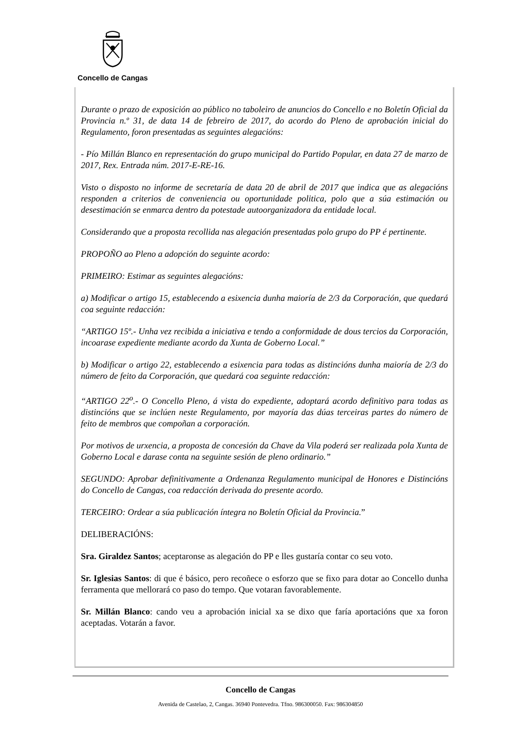Concello de Cangas
Durante o prazo de exposición ao público no taboleiro de anuncios do Concello e no Boletín Oficial da Provincia n.º 31, de data 14 de febreiro de 2017, do acordo do Pleno de aprobación inicial do Regulamento, foron presentadas as seguintes alegacións:
- Pío Millán Blanco en representación do grupo municipal do Partido Popular, en data 27 de marzo de 2017, Rex. Entrada núm. 2017-E-RE-16.
Visto o disposto no informe de secretaría de data 20 de abril de 2017 que indica que as alegacións responden a criterios de conveniencia ou oportunidade politica, polo que a súa estimación ou desestimación se enmarca dentro da potestade autoorganizadora da entidade local.
Considerando que a proposta recollida nas alegación presentadas polo grupo do PP é pertinente.
PROPOÑO ao Pleno a adopción do seguinte acordo:
PRIMEIRO: Estimar as seguintes alegacións:
a) Modificar o artigo 15, establecendo a esixencia dunha maioría de 2/3 da Corporación, que quedará coa seguinte redacción:
“ARTIGO 15º.- Unha vez recibida a iniciativa e tendo a conformidade de dous tercios da Corporación, incoarase expediente mediante acordo da Xunta de Goberno Local.”
b) Modificar o artigo 22, establecendo a esixencia para todas as distincións dunha maioría de 2/3 do número de feito da Corporación, que quedará coa seguinte redacción:
“ARTIGO 22<sup>o</sup>.- O Concello Pleno, á vista do expediente, adoptará acordo definitivo para todas as distincións que se inclúen neste Regulamento, por mayoría das dúas terceiras partes do número de feito de membros que compoñan a corporación.
Por motivos de urxencia, a proposta de concesión da Chave da Vila poderá ser realizada pola Xunta de Goberno Local e darase conta na seguinte sesión de pleno ordinario.”
SEGUNDO: Aprobar definitivamente a Ordenanza Regulamento municipal de Honores e Distincións do Concello de Cangas, coa redacción derivada do presente acordo.
TERCEIRO: Ordear a súa publicación íntegra no Boletín Oficial da Provincia.”
DELIBERACIÓNS:
Sra. Giraldez Santos; aceptaronse as alegación do PP e lles gustaría contar co seu voto.
Sr. Iglesias Santos: di que é básico, pero recoñece o esforzo que se fixo para dotar ao Concello dunha ferramenta que mellorará co paso do tempo. Que votaran favorablemente.
Sr. Millán Blanco: cando veu a aprobación inicial xa se dixo que faría aportacións que xa foron aceptadas. Votarán a favor.
Concello de Cangas
Avenida de Castelao, 2, Cangas. 36940 Pontevedra. Tfno. 986300050. Fax: 986304850